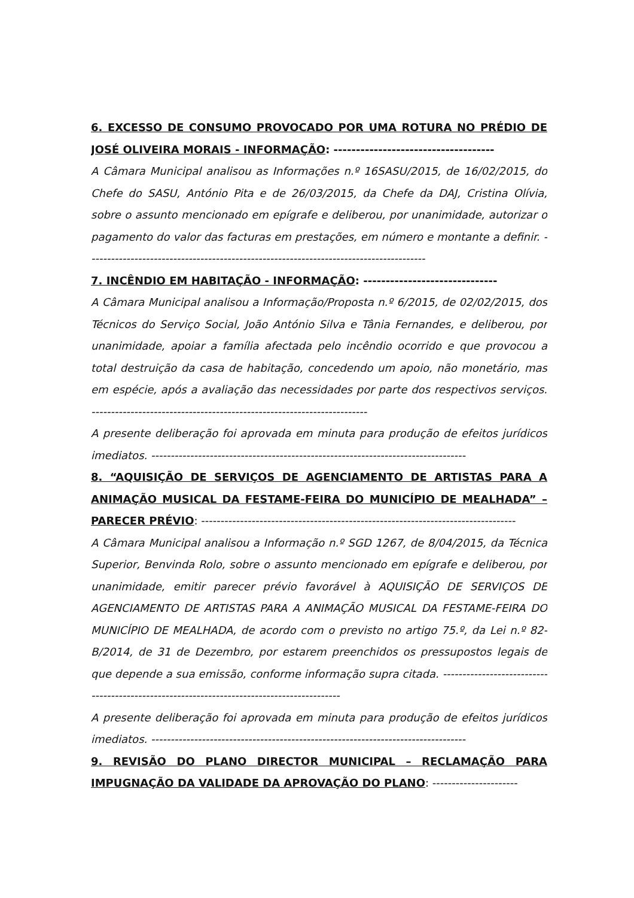6. EXCESSO DE CONSUMO PROVOCADO POR UMA ROTURA NO PRÉDIO DE JOSÉ OLIVEIRA MORAIS - INFORMAÇÃO: ------------------------------------
A Câmara Municipal analisou as Informações n.º 16SASU/2015, de 16/02/2015, do Chefe do SASU, António Pita e de 26/03/2015, da Chefe da DAJ, Cristina Olívia, sobre o assunto mencionado em epígrafe e deliberou, por unanimidade, autorizar o pagamento do valor das facturas em prestações, em número e montante a definir. ---------------------------------------------------------------------------------------
7. INCÊNDIO EM HABITAÇÃO - INFORMAÇÃO: ------------------------------
A Câmara Municipal analisou a Informação/Proposta n.º 6/2015, de 02/02/2015, dos Técnicos do Serviço Social, João António Silva e Tânia Fernandes, e deliberou, por unanimidade, apoiar a família afectada pelo incêndio ocorrido e que provocou a total destruição da casa de habitação, concedendo um apoio, não monetário, mas em espécie, após a avaliação das necessidades por parte dos respectivos serviços. -----------------------------------------------------------------------
A presente deliberação foi aprovada em minuta para produção de efeitos jurídicos imediatos. ---------------------------------------------------------------------------------
8. “AQUISIÇÃO DE SERVIÇOS DE AGENCIAMENTO DE ARTISTAS PARA A ANIMAÇÃO MUSICAL DA FESTAME-FEIRA DO MUNICÍPIO DE MEALHADA” – PARECER PRÉVIO: ---------------------------------------------------------------------------------
A Câmara Municipal analisou a Informação n.º SGD 1267, de 8/04/2015, da Técnica Superior, Benvinda Rolo, sobre o assunto mencionado em epígrafe e deliberou, por unanimidade, emitir parecer prévio favorável à AQUISIÇÃO DE SERVIÇOS DE AGENCIAMENTO DE ARTISTAS PARA A ANIMAÇÃO MUSICAL DA FESTAME-FEIRA DO MUNICÍPIO DE MEALHADA, de acordo com o previsto no artigo 75.º, da Lei n.º 82-B/2014, de 31 de Dezembro, por estarem preenchidos os pressupostos legais de que depende a sua emissão, conforme informação supra citada. -------------------------------------------------------------------------------------------
A presente deliberação foi aprovada em minuta para produção de efeitos jurídicos imediatos. ---------------------------------------------------------------------------------
9. REVISÃO DO PLANO DIRECTOR MUNICIPAL – RECLAMAÇÃO PARA IMPUGNAÇÃO DA VALIDADE DA APROVAÇÃO DO PLANO: ----------------------